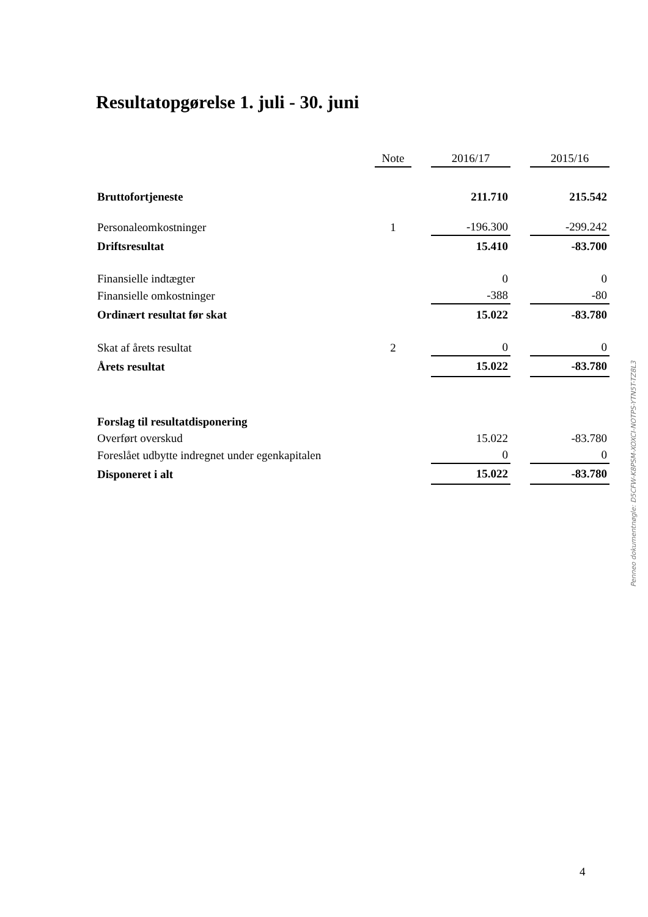Resultatopgørelse 1. juli - 30. juni
| | Note | | 2016/17 | | 2015/16 |
| --- | --- | --- | --- | --- | --- |
| Bruttofortjeneste | | | 211.710 | | 215.542 |
| Personaleomkostninger | 1 | | -196.300 | | -299.242 |
| Driftsresultat | | | 15.410 | | -83.700 |
| Finansielle indtægter | | | 0 | | 0 |
| Finansielle omkostninger | | | -388 | | -80 |
| Ordinært resultat før skat | | | 15.022 | | -83.780 |
| Skat af årets resultat | 2 | | 0 | | 0 |
| Årets resultat | | | 15.022 | | -83.780 |
| Forslag til resultatdisponering | | | | | |
| Overført overskud | | | 15.022 | | -83.780 |
| Foreslået udbytte indregnet under egenkapitalen | | | 0 | | 0 |
| Disponeret i alt | | | 15.022 | | -83.780 |
Penneo dokumentnøgle: D5CFW-K8PSM-XOXCI-NOTPS-YTN5T-TZ8L3
4